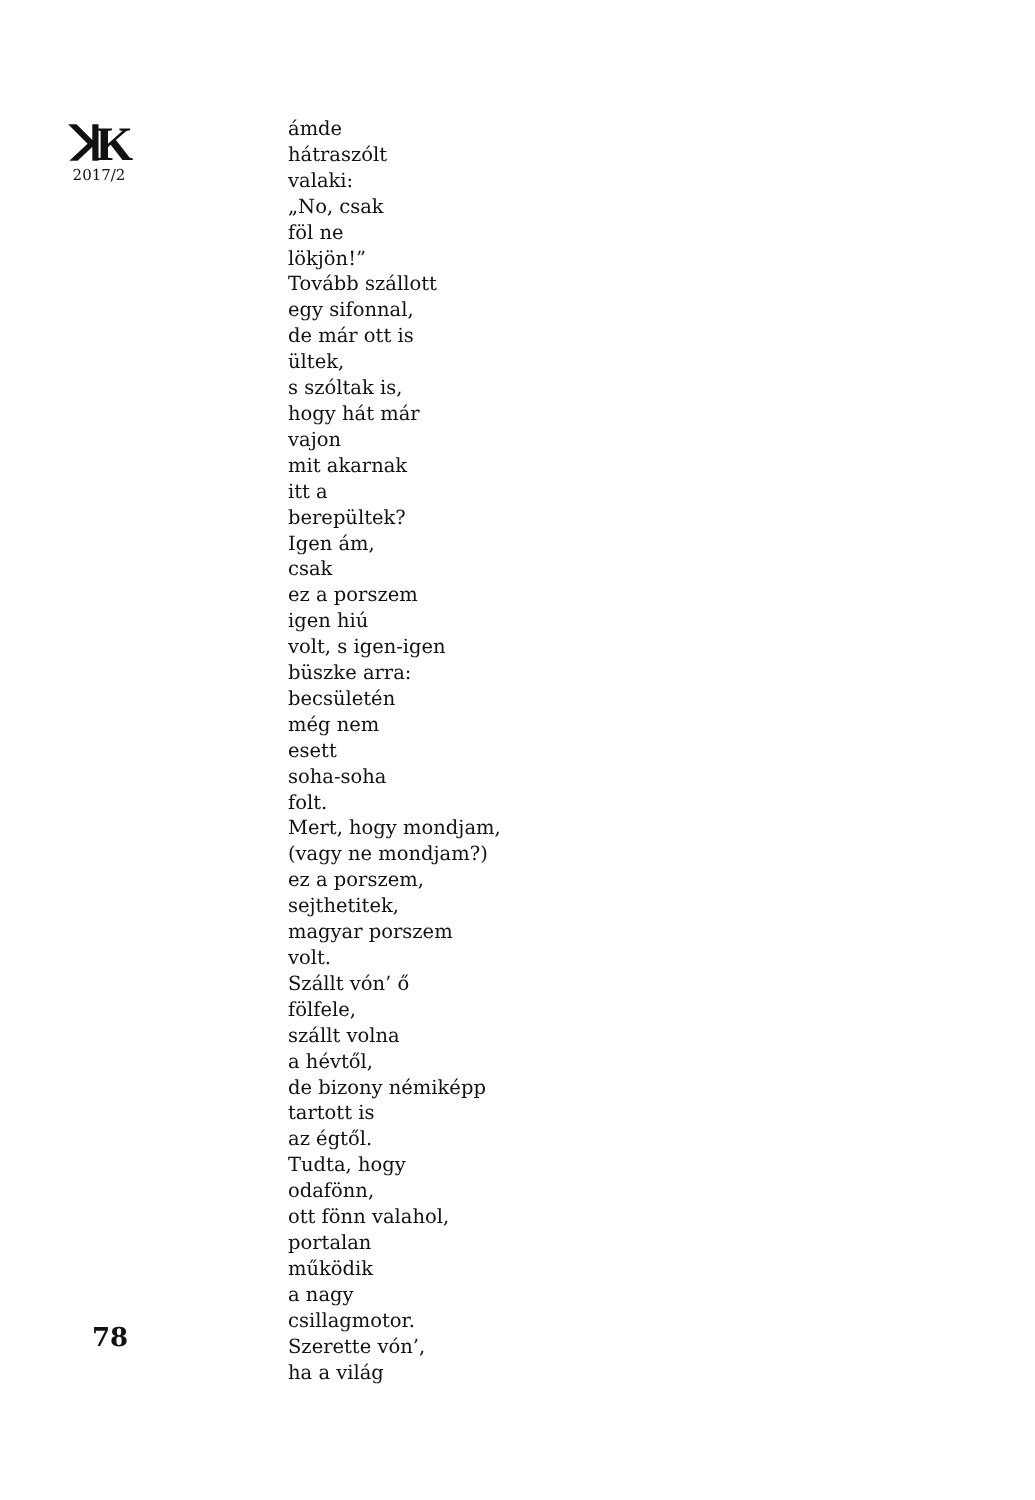ꓘK
2017/2
78
ámde
hátraszólt
valaki:
„No, csak
föl ne
lökjön!”
Tovább szállott
egy sifonnal,
de már ott is
ültek,
s szóltak is,
hogy hát már
vajon
mit akarnak
itt a
berepültek?
Igen ám,
csak
ez a porszem
igen hiú
volt, s igen-igen
büszke arra:
becsületén
még nem
esett
soha-soha
folt.
Mert, hogy mondjam,
(vagy ne mondjam?)
ez a porszem,
sejthetitek,
magyar porszem
volt.
Szállt vón’ ő
fölfele,
szállt volna
a hévtől,
de bizony némiképp
tartott is
az égtől.
Tudta, hogy
odafönn,
ott fönn valahol,
portalan
működik
a nagy
csillagmotor.
Szerette vón’,
ha a világ